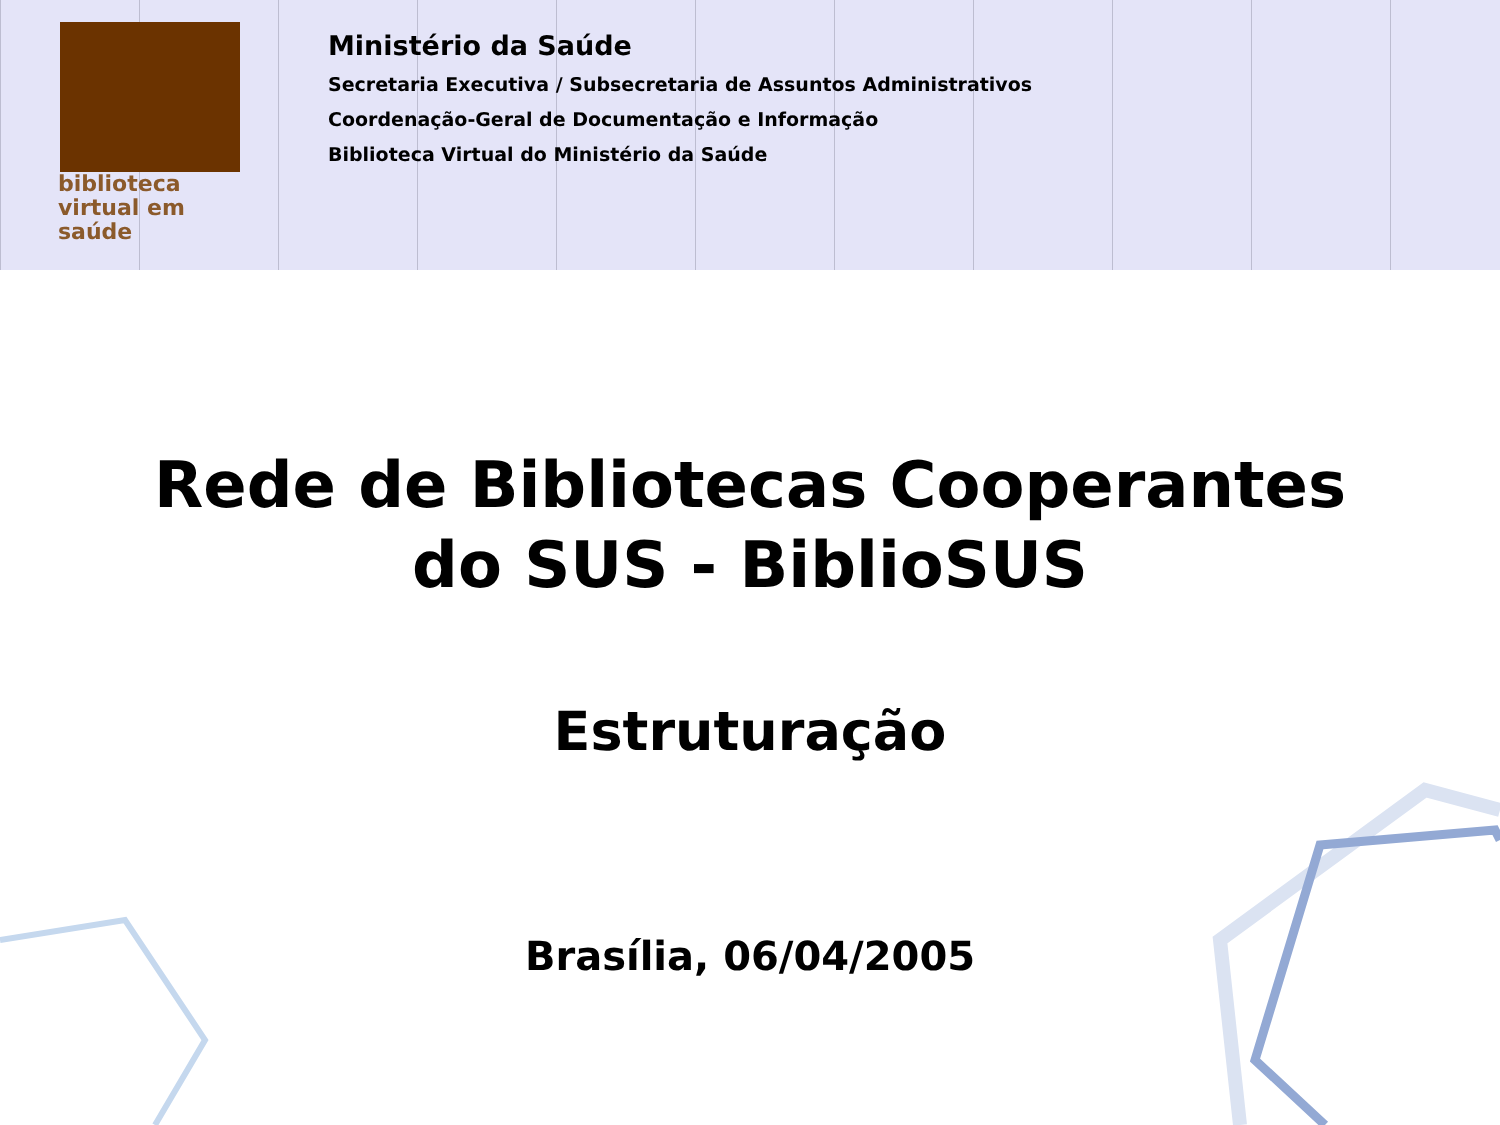biblioteca
virtual em saúde
Ministério da Saúde
Secretaria Executiva / Subsecretaria de Assuntos Administrativos
Coordenação-Geral de Documentação e Informação
Biblioteca Virtual do Ministério da Saúde
Rede de Bibliotecas Cooperantes
do SUS - BiblioSUS
Estruturação
Brasília, 06/04/2005